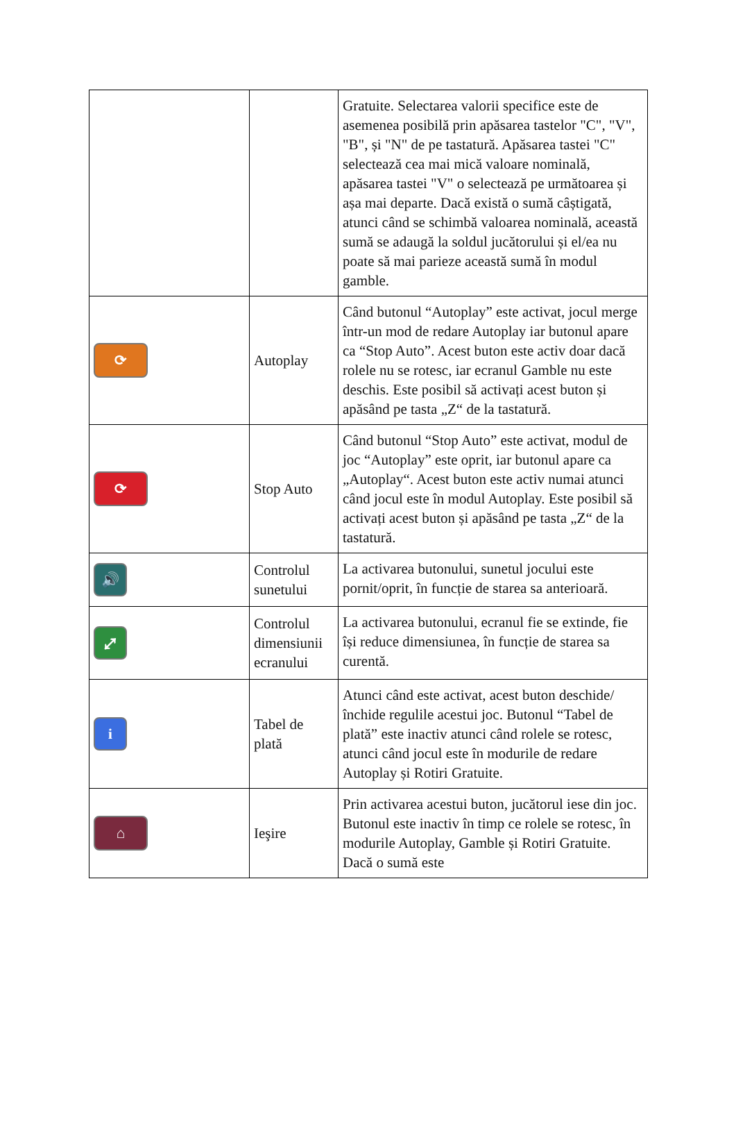| | | Gratuite. Selectarea valorii specifice este de asemenea posibilă prin apăsarea tastelor "C", "V", "B", și "N" de pe tastatură. Apăsarea tastei "C" selectează cea mai mică valoare nominală, apăsarea tastei "V" o selectează pe următoarea și așa mai departe. Dacă există o sumă câștigată, atunci când se schimbă valoarea nominală, această sumă se adaugă la soldul jucătorului și el/ea nu poate să mai parieze această sumă în modul gamble. |
| ⟳ | Autoplay | Când butonul “Autoplay” este activat, jocul merge într-un mod de redare Autoplay iar butonul apare ca “Stop Auto”. Acest buton este activ doar dacă rolele nu se rotesc, iar ecranul Gamble nu este deschis. Este posibil să activați acest buton și apăsând pe tasta „Z“ de la tastatură. |
| ⟳ | Stop Auto | Când butonul “Stop Auto” este activat, modul de joc “Autoplay” este oprit, iar butonul apare ca „Autoplay“. Acest buton este activ numai atunci când jocul este în modul Autoplay. Este posibil să activați acest buton și apăsând pe tasta „Z“ de la tastatură. |
| 🔊 | Controlul sunetului | La activarea butonului, sunetul jocului este pornit/oprit, în funcție de starea sa anterioară. |
| ⤢ | Controlul dimensiunii ecranului | La activarea butonului, ecranul fie se extinde, fie își reduce dimensiunea, în funcție de starea sa curentă. |
| i | Tabel de plată | Atunci când este activat, acest buton deschide/închide regulile acestui joc. Butonul “Tabel de plată” este inactiv atunci când rolele se rotesc, atunci când jocul este în modurile de redare Autoplay și Rotiri Gratuite. |
| ⌂ | Ieşire | Prin activarea acestui buton, jucătorul iese din joc. Butonul este inactiv în timp ce rolele se rotesc, în modurile Autoplay, Gamble și Rotiri Gratuite. Dacă o sumă este |